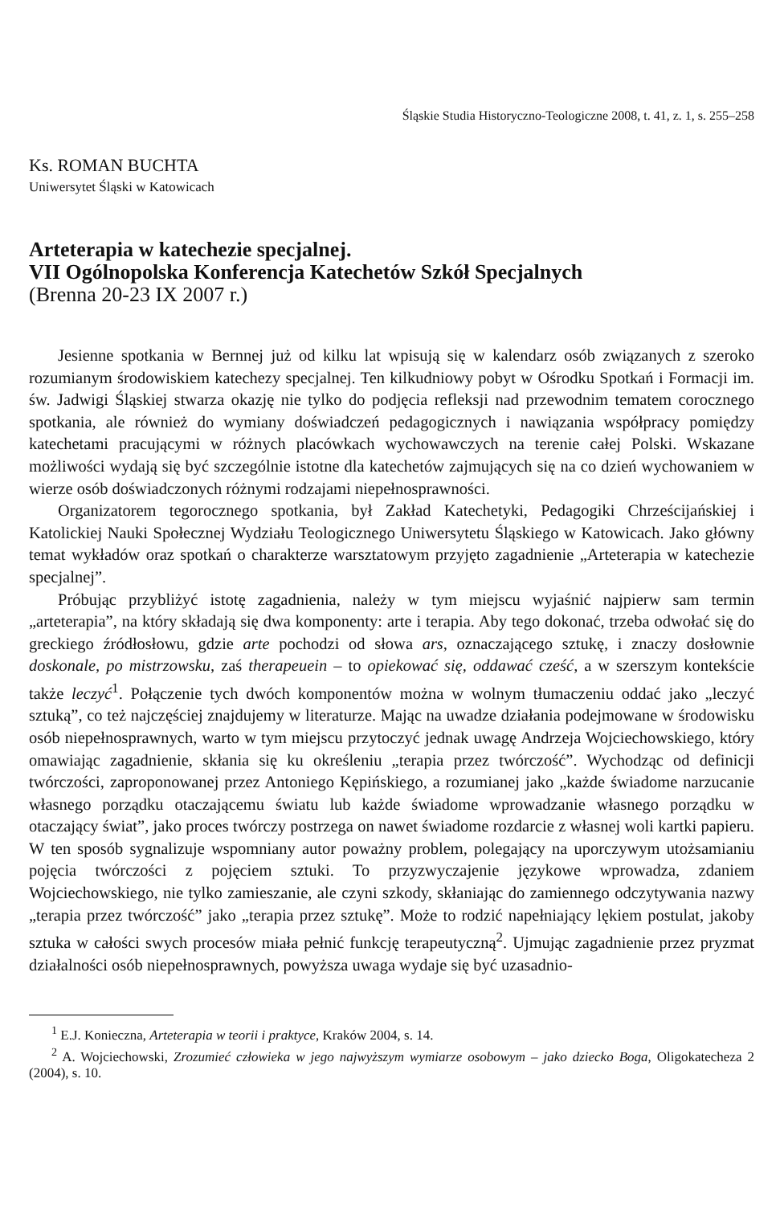Śląskie Studia Historyczno-Teologiczne 2008, t. 41, z. 1, s. 255–258
Ks. ROMAN BUCHTA
Uniwersytet Śląski w Katowicach
Arteterapia w katechezie specjalnej.
VII Ogólnopolska Konferencja Katechetów Szkół Specjalnych
(Brenna 20-23 IX 2007 r.)
Jesienne spotkania w Bernnej już od kilku lat wpisują się w kalendarz osób związanych z szeroko rozumianym środowiskiem katechezy specjalnej. Ten kilkudniowy pobyt w Ośrodku Spotkań i Formacji im. św. Jadwigi Śląskiej stwarza okazję nie tylko do podjęcia refleksji nad przewodnim tematem corocznego spotkania, ale również do wymiany doświadczeń pedagogicznych i nawiązania współpracy pomiędzy katechetami pracującymi w różnych placówkach wychowawczych na terenie całej Polski. Wskazane możliwości wydają się być szczególnie istotne dla katechetów zajmujących się na co dzień wychowaniem w wierze osób doświadczonych różnymi rodzajami niepełnosprawności.
Organizatorem tegorocznego spotkania, był Zakład Katechetyki, Pedagogiki Chrześcijańskiej i Katolickiej Nauki Społecznej Wydziału Teologicznego Uniwersytetu Śląskiego w Katowicach. Jako główny temat wykładów oraz spotkań o charakterze warsztatowym przyjęto zagadnienie „Arteterapia w katechezie specjalnej”.
Próbując przybliżyć istotę zagadnienia, należy w tym miejscu wyjaśnić najpierw sam termin „arteterapia”, na który składają się dwa komponenty: arte i terapia. Aby tego dokonać, trzeba odwołać się do greckiego źródłosłowu, gdzie arte pochodzi od słowa ars, oznaczającego sztukę, i znaczy dosłownie doskonale, po mistrzowsku, zaś therapeuein – to opiekować się, oddawać cześć, a w szerszym kontekście także leczyć<sup>1</sup>. Połączenie tych dwóch komponentów można w wolnym tłumaczeniu oddać jako „leczyć sztuką”, co też najczęściej znajdujemy w literaturze. Mając na uwadze działania podejmowane w środowisku osób niepełnosprawnych, warto w tym miejscu przytoczyć jednak uwagę Andrzeja Wojciechowskiego, który omawiając zagadnienie, skłania się ku określeniu „terapia przez twórczość”. Wychodząc od definicji twórczości, zaproponowanej przez Antoniego Kępińskiego, a rozumianej jako „każde świadome narzucanie własnego porządku otaczającemu światu lub każde świadome wprowadzanie własnego porządku w otaczający świat”, jako proces twórczy postrzega on nawet świadome rozdarcie z własnej woli kartki papieru. W ten sposób sygnalizuje wspomniany autor poważny problem, polegający na uporczywym utożsamianiu pojęcia twórczości z pojęciem sztuki. To przyzwyczajenie językowe wprowadza, zdaniem Wojciechowskiego, nie tylko zamieszanie, ale czyni szkody, skłaniając do zamiennego odczytywania nazwy „terapia przez twórczość” jako „terapia przez sztukę”. Może to rodzić napełniający lękiem postulat, jakoby sztuka w całości swych procesów miała pełnić funkcję terapeutyczną<sup>2</sup>. Ujmując zagadnienie przez pryzmat działalności osób niepełnosprawnych, powyższa uwaga wydaje się być uzasadnio-
<sup>1</sup> E.J. Konieczna, Arteterapia w teorii i praktyce, Kraków 2004, s. 14.
<sup>2</sup> A. Wojciechowski, Zrozumieć człowieka w jego najwyższym wymiarze osobowym – jako dziecko Boga, Oligokatecheza 2 (2004), s. 10.